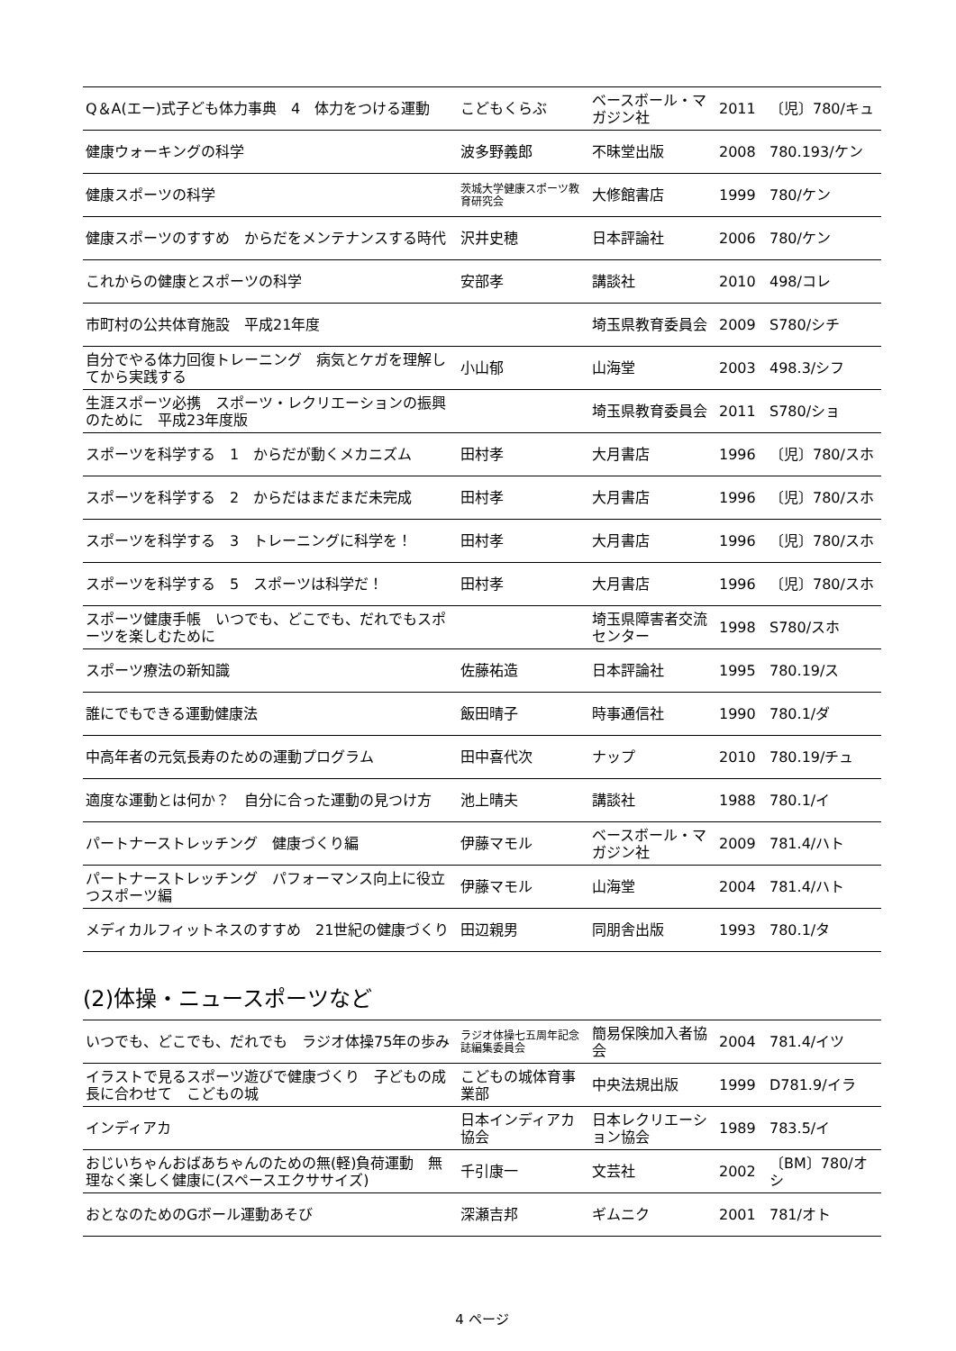| Q＆A(エー)式子ども体力事典 4 体力をつける運動 | こどもくらぶ | ベースボール・マガジン社 | 2011 | 〔児〕780/キュ |
| 健康ウォーキングの科学 | 波多野義郎 | 不昧堂出版 | 2008 | 780.193/ケン |
| 健康スポーツの科学 | 茨城大学健康スポーツ教育研究会 | 大修館書店 | 1999 | 780/ケン |
| 健康スポーツのすすめ からだをメンテナンスする時代 | 沢井史穂 | 日本評論社 | 2006 | 780/ケン |
| これからの健康とスポーツの科学 | 安部孝 | 講談社 | 2010 | 498/コレ |
| 市町村の公共体育施設 平成21年度 | | 埼玉県教育委員会 | 2009 | S780/シチ |
| 自分でやる体力回復トレーニング 病気とケガを理解してから実践する | 小山郁 | 山海堂 | 2003 | 498.3/シフ |
| 生涯スポーツ必携 スポーツ・レクリエーションの振興のために 平成23年度版 | | 埼玉県教育委員会 | 2011 | S780/ショ |
| スポーツを科学する 1 からだが動くメカニズム | 田村孝 | 大月書店 | 1996 | 〔児〕780/スホ |
| スポーツを科学する 2 からだはまだまだ未完成 | 田村孝 | 大月書店 | 1996 | 〔児〕780/スホ |
| スポーツを科学する 3 トレーニングに科学を！ | 田村孝 | 大月書店 | 1996 | 〔児〕780/スホ |
| スポーツを科学する 5 スポーツは科学だ！ | 田村孝 | 大月書店 | 1996 | 〔児〕780/スホ |
| スポーツ健康手帳 いつでも、どこでも、だれでもスポーツを楽しむために | | 埼玉県障害者交流センター | 1998 | S780/スホ |
| スポーツ療法の新知識 | 佐藤祐造 | 日本評論社 | 1995 | 780.19/ス |
| 誰にでもできる運動健康法 | 飯田晴子 | 時事通信社 | 1990 | 780.1/ダ |
| 中高年者の元気長寿のための運動プログラム | 田中喜代次 | ナップ | 2010 | 780.19/チュ |
| 適度な運動とは何か？ 自分に合った運動の見つけ方 | 池上晴夫 | 講談社 | 1988 | 780.1/イ |
| パートナーストレッチング 健康づくり編 | 伊藤マモル | ベースボール・マガジン社 | 2009 | 781.4/ハト |
| パートナーストレッチング パフォーマンス向上に役立つスポーツ編 | 伊藤マモル | 山海堂 | 2004 | 781.4/ハト |
| メディカルフィットネスのすすめ 21世紀の健康づくり | 田辺親男 | 同朋舎出版 | 1993 | 780.1/タ |
(2)体操・ニュースポーツなど
| いつでも、どこでも、だれでも ラジオ体操75年の歩み | ラジオ体操七五周年記念誌編集委員会 | 簡易保険加入者協会 | 2004 | 781.4/イツ |
| イラストで見るスポーツ遊びで健康づくり 子どもの成長に合わせて こどもの城 | こどもの城体育事業部 | 中央法規出版 | 1999 | D781.9/イラ |
| インディアカ | 日本インディアカ協会 | 日本レクリエーション協会 | 1989 | 783.5/イ |
| おじいちゃんおばあちゃんのための無(軽)負荷運動 無理なく楽しく健康に(スペースエクササイズ) | 千引康一 | 文芸社 | 2002 | 〔BM〕780/オシ |
| おとなのためのGボール運動あそび | 深瀬吉邦 | ギムニク | 2001 | 781/オト |
4 ページ